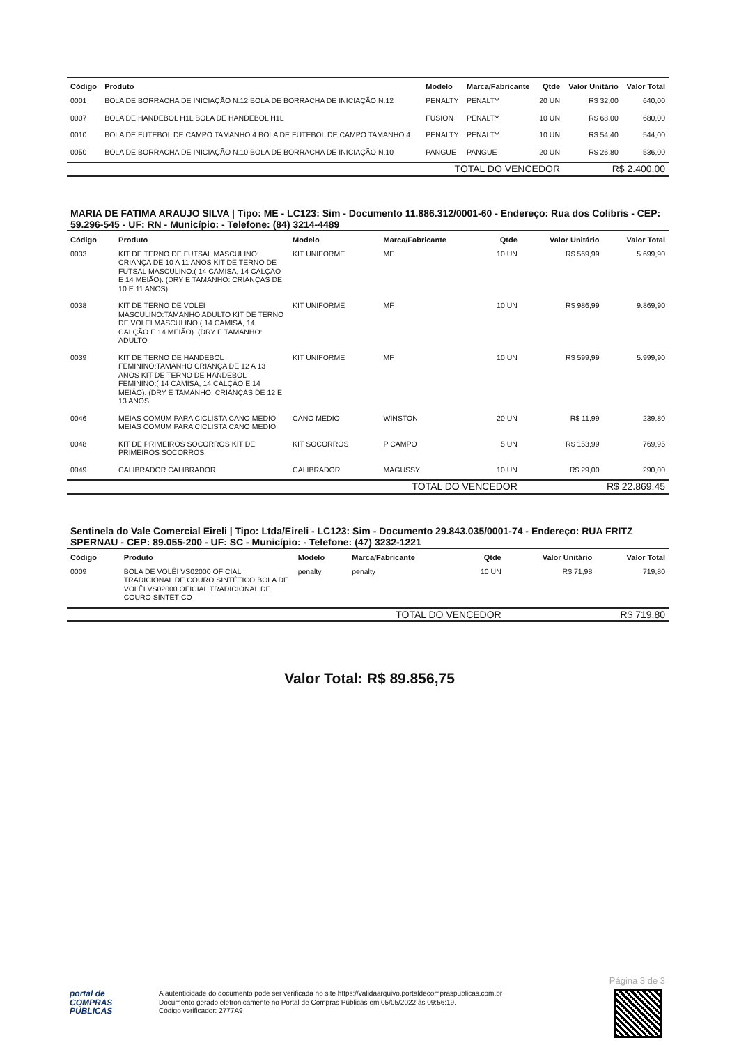| Código | Produto | Modelo | Marca/Fabricante | Qtde | Valor Unitário | Valor Total |
| --- | --- | --- | --- | --- | --- | --- |
| 0001 | BOLA DE BORRACHA DE INICIAÇÃO N.12 BOLA DE BORRACHA DE INICIAÇÃO N.12 | PENALTY | PENALTY | 20 UN | R$ 32,00 | 640,00 |
| 0007 | BOLA DE HANDEBOL H1L BOLA DE HANDEBOL H1L | FUSION | PENALTY | 10 UN | R$ 68,00 | 680,00 |
| 0010 | BOLA DE FUTEBOL DE CAMPO TAMANHO 4 BOLA DE FUTEBOL DE CAMPO TAMANHO 4 | PENALTY | PENALTY | 10 UN | R$ 54,40 | 544,00 |
| 0050 | BOLA DE BORRACHA DE INICIAÇÃO N.10 BOLA DE BORRACHA DE INICIAÇÃO N.10 | PANGUE | PANGUE | 20 UN | R$ 26,80 | 536,00 |
| TOTAL DO VENCEDOR | | | | | R$ 2.400,00 | |
MARIA DE FATIMA ARAUJO SILVA | Tipo: ME - LC123: Sim - Documento 11.886.312/0001-60 - Endereço: Rua dos Colibris - CEP: 59.296-545 - UF: RN - Município: - Telefone: (84) 3214-4489
| Código | Produto | Modelo | Marca/Fabricante | Qtde | Valor Unitário | Valor Total |
| --- | --- | --- | --- | --- | --- | --- |
| 0033 | KIT DE TERNO DE FUTSAL MASCULINO: CRIANÇA DE 10 A 11 ANOS KIT DE TERNO DE FUTSAL MASCULINO.( 14 CAMISA, 14 CALÇÃO E 14 MEIÃO). (DRY E TAMANHO: CRIANÇAS DE 10 E 11 ANOS). | KIT UNIFORME | MF | 10 UN | R$ 569,99 | 5.699,90 |
| 0038 | KIT DE TERNO DE VOLEI MASCULINO:TAMANHO ADULTO KIT DE TERNO DE VOLEI MASCULINO.( 14 CAMISA, 14 CALÇÃO E 14 MEIÃO). (DRY E TAMANHO: ADULTO | KIT UNIFORME | MF | 10 UN | R$ 986,99 | 9.869,90 |
| 0039 | KIT DE TERNO DE HANDEBOL FEMININO:TAMANHO CRIANÇA DE 12 A 13 ANOS KIT DE TERNO DE HANDEBOL FEMININO:( 14 CAMISA, 14 CALÇÃO E 14 MEIÃO). (DRY E TAMANHO: CRIANÇAS DE 12 E 13 ANOS. | KIT UNIFORME | MF | 10 UN | R$ 599,99 | 5.999,90 |
| 0046 | MEIAS COMUM PARA CICLISTA CANO MEDIO MEIAS COMUM PARA CICLISTA CANO MEDIO | CANO MEDIO | WINSTON | 20 UN | R$ 11,99 | 239,80 |
| 0048 | KIT DE PRIMEIROS SOCORROS KIT DE PRIMEIROS SOCORROS | KIT SOCORROS | P CAMPO | 5 UN | R$ 153,99 | 769,95 |
| 0049 | CALIBRADOR CALIBRADOR | CALIBRADOR | MAGUSSY | 10 UN | R$ 29,00 | 290,00 |
| TOTAL DO VENCEDOR | | | | | R$ 22.869,45 | |
Sentinela do Vale Comercial Eireli | Tipo: Ltda/Eireli - LC123: Sim - Documento 29.843.035/0001-74 - Endereço: RUA FRITZ SPERNAU - CEP: 89.055-200 - UF: SC - Município: - Telefone: (47) 3232-1221
| Código | Produto | Modelo | Marca/Fabricante | Qtde | Valor Unitário | Valor Total |
| --- | --- | --- | --- | --- | --- | --- |
| 0009 | BOLA DE VOLÊI VS02000 OFICIAL TRADICIONAL DE COURO SINTÉTICO BOLA DE VOLÊI VS02000 OFICIAL TRADICIONAL DE COURO SINTÉTICO | penalty | penalty | 10 UN | R$ 71,98 | 719,80 |
| TOTAL DO VENCEDOR | | | | | R$ 719,80 | |
Valor Total: R$ 89.856,75
Página 3 de 3
portal de
COMPRAS
PÚBLICAS
A autenticidade do documento pode ser verificada no site https://validaarquivo.portaldecompraspublicas.com.br
Documento gerado eletronicamente no Portal de Compras Públicas em 05/05/2022 às 09:56:19.
Código verificador: 2777A9